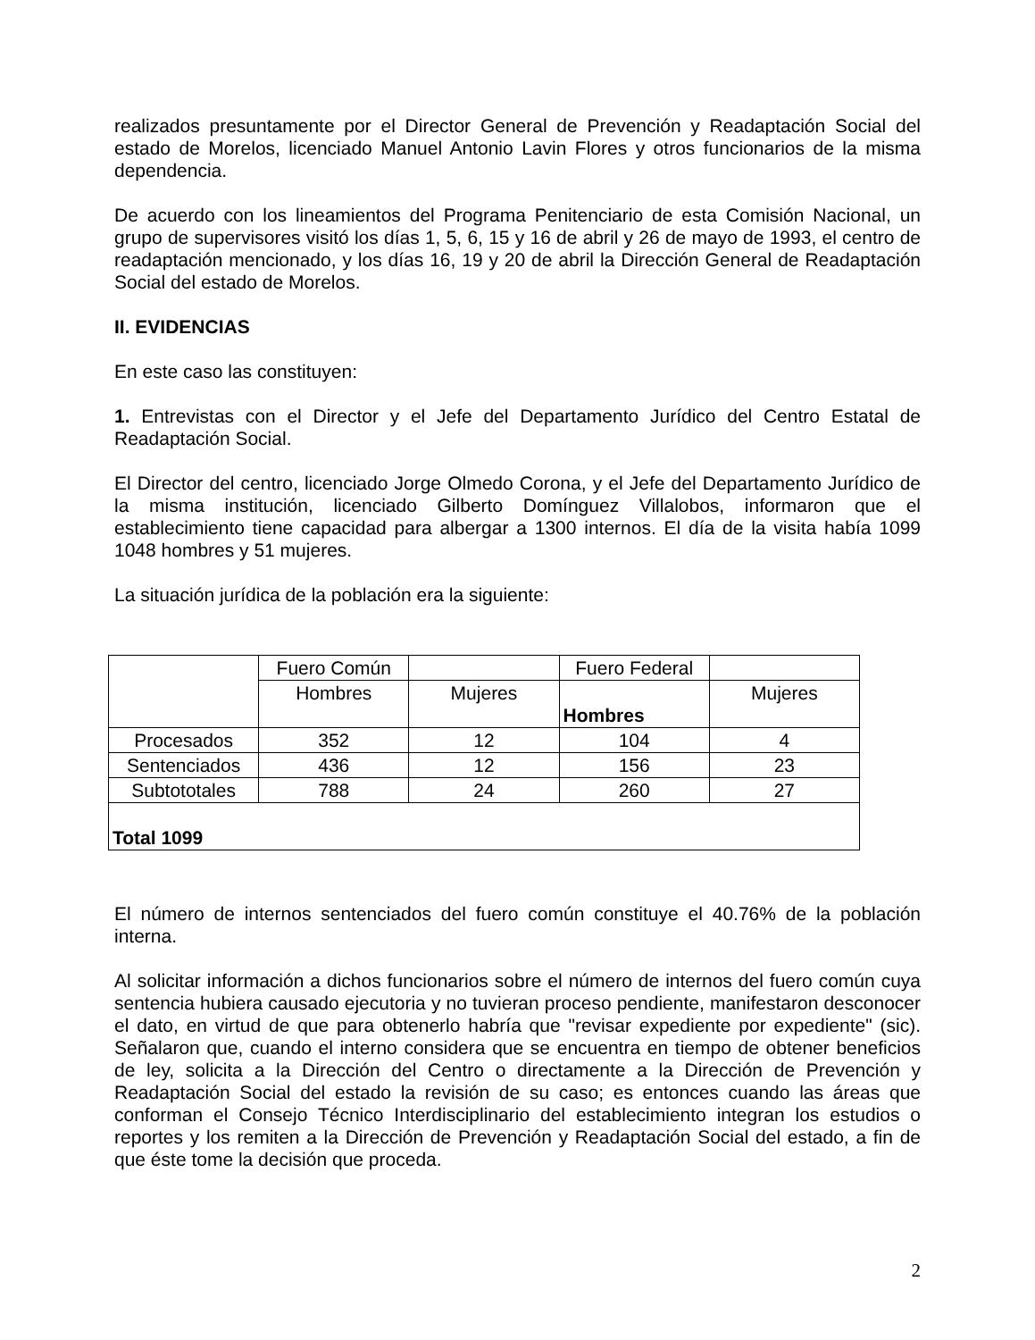realizados presuntamente por el Director General de Prevención y Readaptación Social del estado de Morelos, licenciado Manuel Antonio Lavin Flores y otros funcionarios de la misma dependencia.
De acuerdo con los lineamientos del Programa Penitenciario de esta Comisión Nacional, un grupo de supervisores visitó los días 1, 5, 6, 15 y 16 de abril y 26 de mayo de 1993, el centro de readaptación mencionado, y los días 16, 19 y 20 de abril la Dirección General de Readaptación Social del estado de Morelos.
II. EVIDENCIAS
En este caso las constituyen:
1. Entrevistas con el Director y el Jefe del Departamento Jurídico del Centro Estatal de Readaptación Social.
El Director del centro, licenciado Jorge Olmedo Corona, y el Jefe del Departamento Jurídico de la misma institución, licenciado Gilberto Domínguez Villalobos, informaron que el establecimiento tiene capacidad para albergar a 1300 internos. El día de la visita había 1099 1048 hombres y 51 mujeres.
La situación jurídica de la población era la siguiente:
| | Fuero Común | | Fuero Federal | |
| | Hombres | Mujeres | Hombres | Mujeres |
| Procesados | 352 | 12 | 104 | 4 |
| Sentenciados | 436 | 12 | 156 | 23 |
| Subtototales | 788 | 24 | 260 | 27 |
| Total 1099 | | | | |
El número de internos sentenciados del fuero común constituye el 40.76% de la población interna.
Al solicitar información a dichos funcionarios sobre el número de internos del fuero común cuya sentencia hubiera causado ejecutoria y no tuvieran proceso pendiente, manifestaron desconocer el dato, en virtud de que para obtenerlo habría que "revisar expediente por expediente" (sic). Señalaron que, cuando el interno considera que se encuentra en tiempo de obtener beneficios de ley, solicita a la Dirección del Centro o directamente a la Dirección de Prevención y Readaptación Social del estado la revisión de su caso; es entonces cuando las áreas que conforman el Consejo Técnico Interdisciplinario del establecimiento integran los estudios o reportes y los remiten a la Dirección de Prevención y Readaptación Social del estado, a fin de que éste tome la decisión que proceda.
2